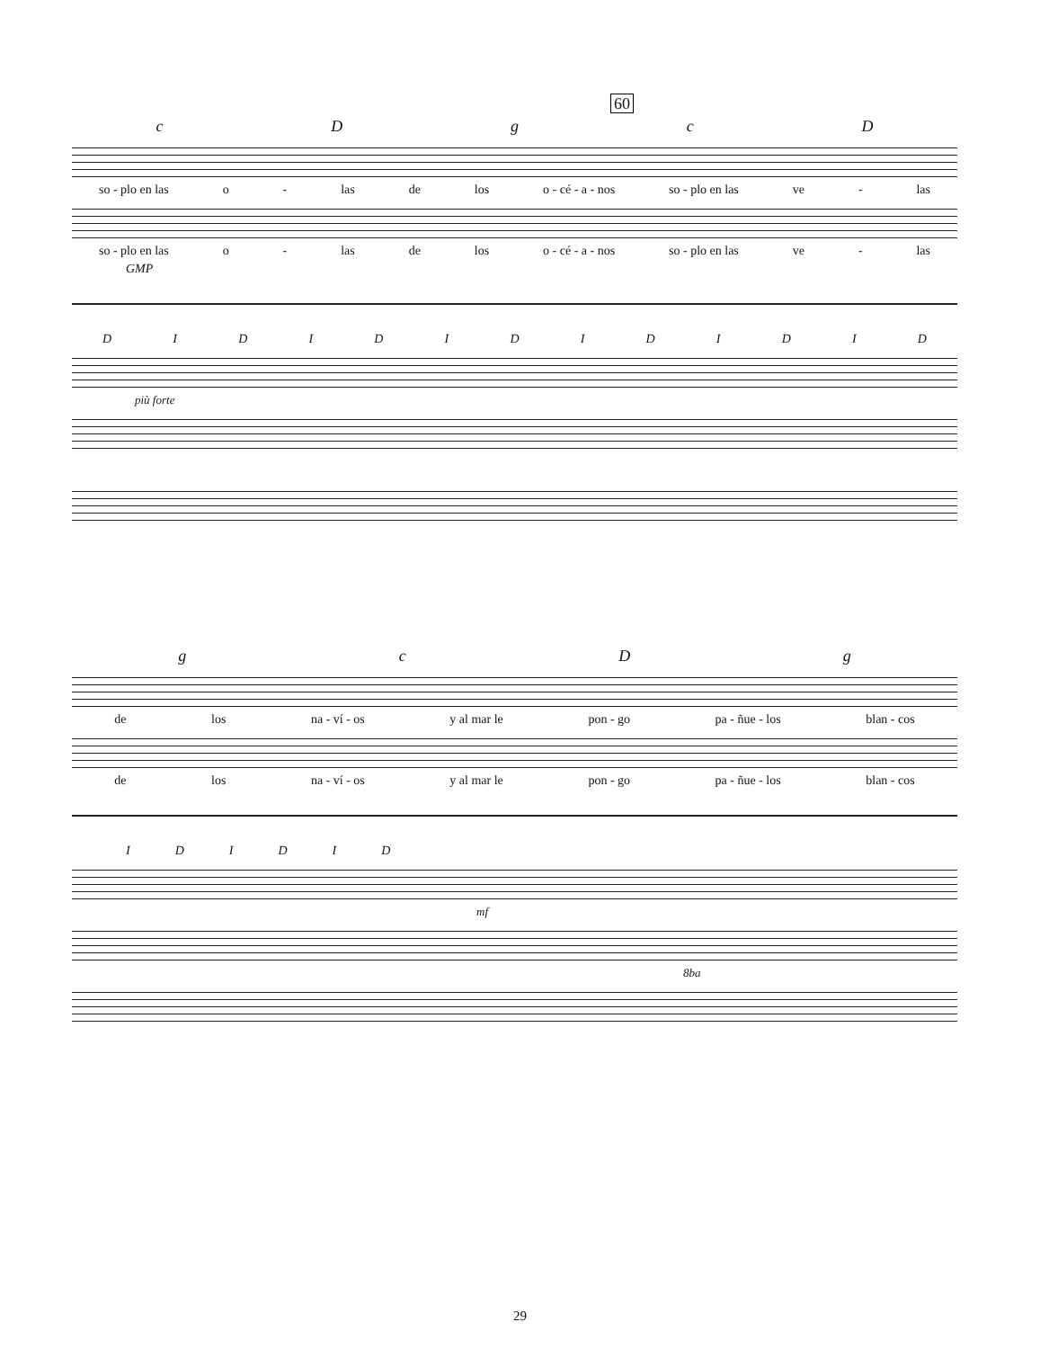60
cDgcD
so - plo en las o - las de los o - cé - a - nos so - plo en las ve - las
so - plo en las o - las de los o - cé - a - nos so - plo en las ve - las
GMP
DIDIDIDIDIDID
più forte
gcDg
de los na - ví - os y al mar le pon - go pa - ñue - los blan - cos
de los na - ví - os y al mar le pon - go pa - ñue - los blan - cos
IDIDID
mf
8ba
29